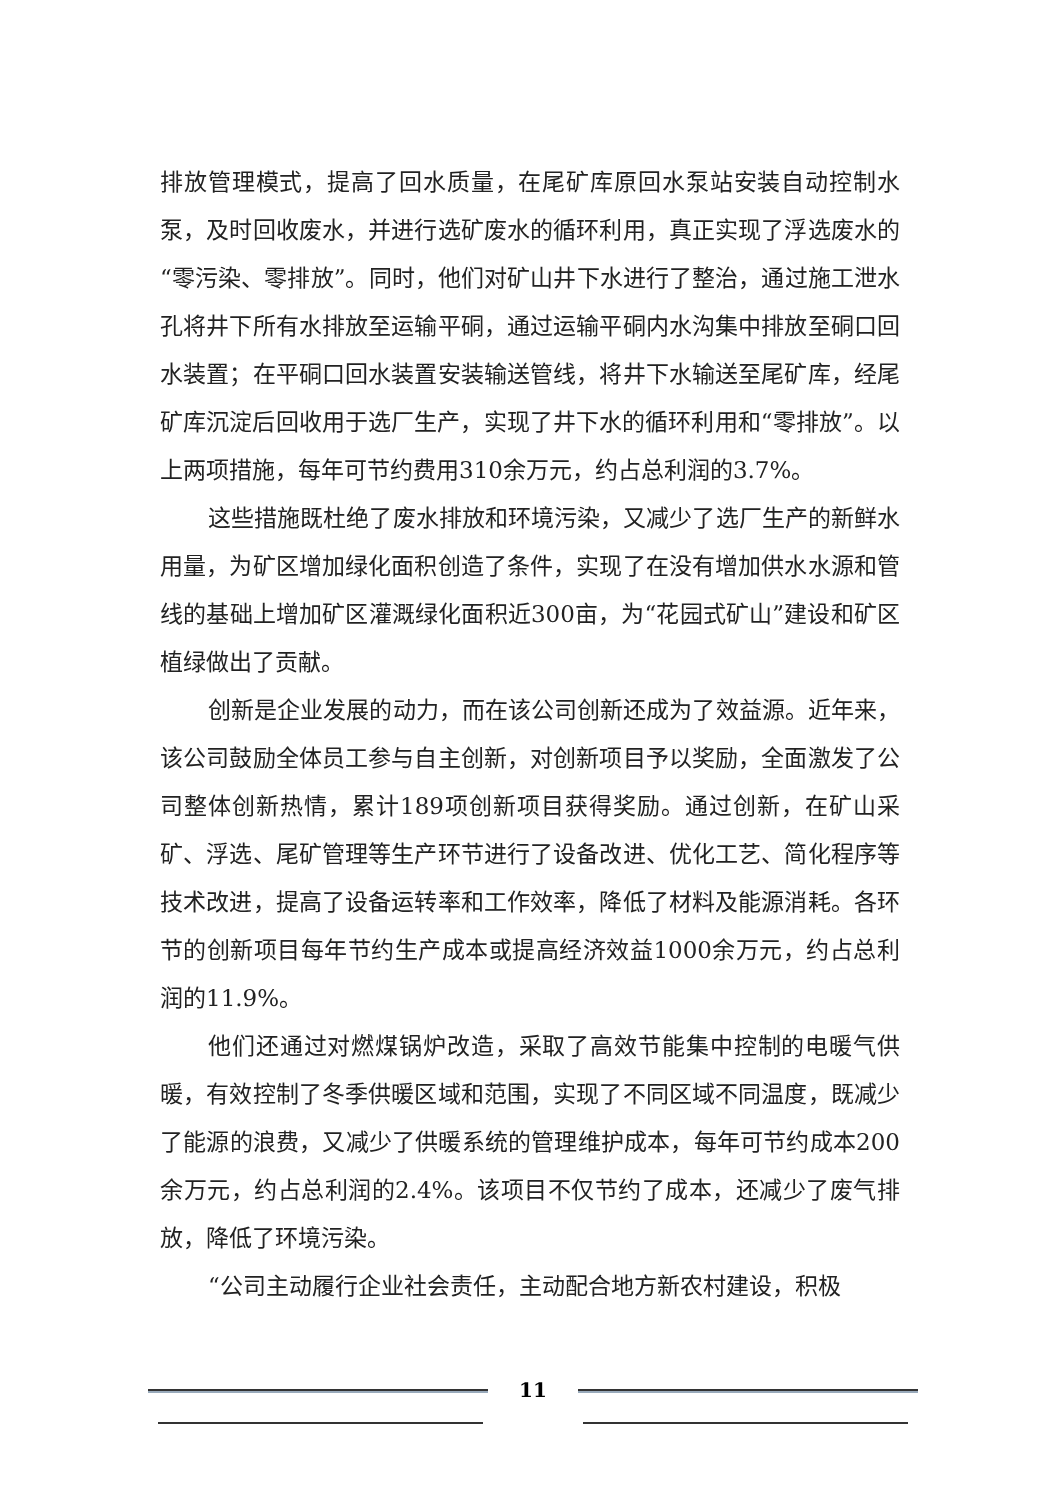排放管理模式，提高了回水质量，在尾矿库原回水泵站安装自动控制水泵，及时回收废水，并进行选矿废水的循环利用，真正实现了浮选废水的“零污染、零排放”。同时，他们对矿山井下水进行了整治，通过施工泄水孔将井下所有水排放至运输平硐，通过运输平硐内水沟集中排放至硐口回水装置；在平硐口回水装置安装输送管线，将井下水输送至尾矿库，经尾矿库沉淀后回收用于选厂生产，实现了井下水的循环利用和“零排放”。以上两项措施，每年可节约费用310余万元，约占总利润的3.7%。
这些措施既杜绝了废水排放和环境污染，又减少了选厂生产的新鲜水用量，为矿区增加绿化面积创造了条件，实现了在没有增加供水水源和管线的基础上增加矿区灌溉绿化面积近300亩，为“花园式矿山”建设和矿区植绿做出了贡献。
创新是企业发展的动力，而在该公司创新还成为了效益源。近年来，该公司鼓励全体员工参与自主创新，对创新项目予以奖励，全面激发了公司整体创新热情，累计189项创新项目获得奖励。通过创新，在矿山采矿、浮选、尾矿管理等生产环节进行了设备改进、优化工艺、简化程序等技术改进，提高了设备运转率和工作效率，降低了材料及能源消耗。各环节的创新项目每年节约生产成本或提高经济效益1000余万元，约占总利润的11.9%。
他们还通过对燃煤锅炉改造，采取了高效节能集中控制的电暖气供暖，有效控制了冬季供暖区域和范围，实现了不同区域不同温度，既减少了能源的浪费，又减少了供暖系统的管理维护成本，每年可节约成本200余万元，约占总利润的2.4%。该项目不仅节约了成本，还减少了废气排放，降低了环境污染。
“公司主动履行企业社会责任，主动配合地方新农村建设，积极
11